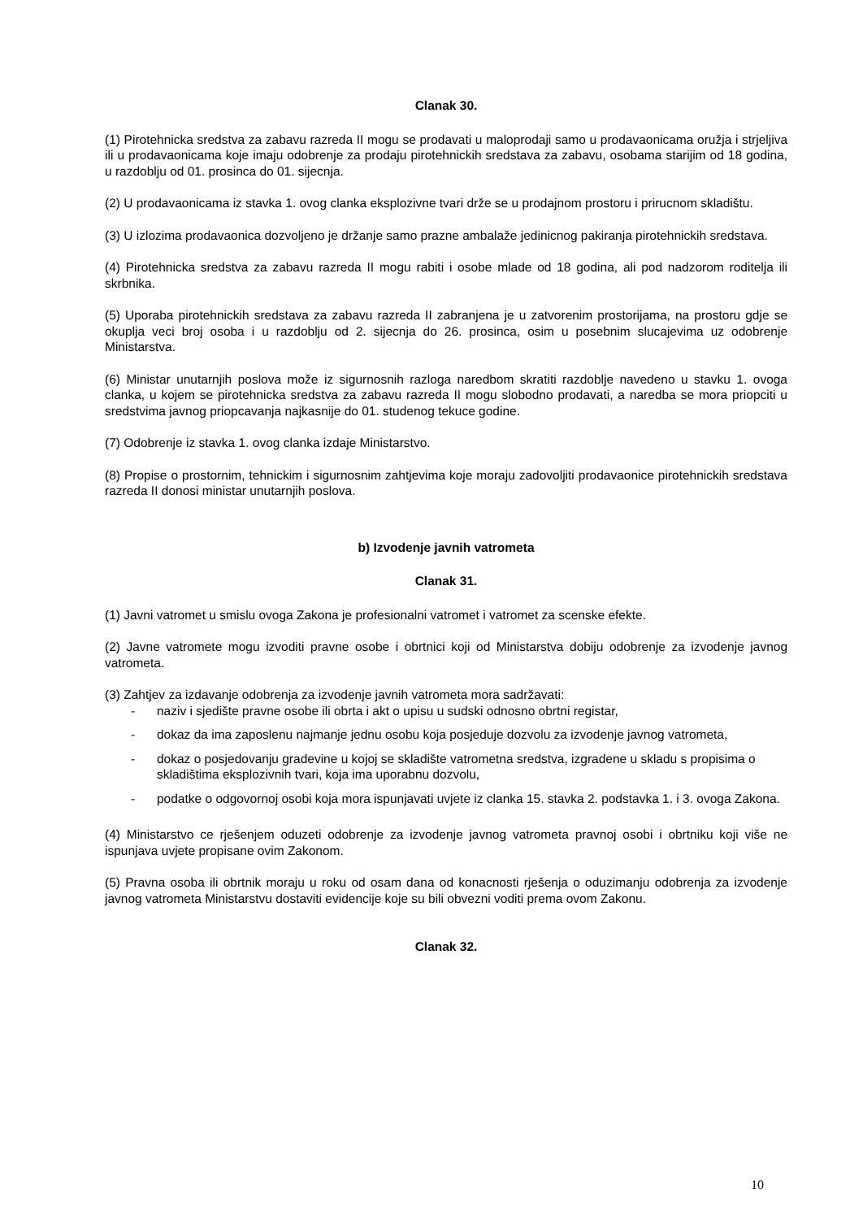Clanak 30.
(1) Pirotehnicka sredstva za zabavu razreda II mogu se prodavati u maloprodaji samo u prodavaonicama oružja i strjeljiva ili u prodavaonicama koje imaju odobrenje za prodaju pirotehnickih sredstava za zabavu, osobama starijim od 18 godina, u razdoblju od 01. prosinca do 01. sijecnja.
(2) U prodavaonicama iz stavka 1. ovog clanka eksplozivne tvari drže se u prodajnom prostoru i prirucnom skladištu.
(3) U izlozima prodavaonica dozvoljeno je držanje samo prazne ambalaže jedinicnog pakiranja pirotehnickih sredstava.
(4) Pirotehnicka sredstva za zabavu razreda II mogu rabiti i osobe mlade od 18 godina, ali pod nadzorom roditelja ili skrbnika.
(5) Uporaba pirotehnickih sredstava za zabavu razreda II zabranjena je u zatvorenim prostorijama, na prostoru gdje se okuplja veci broj osoba i u razdoblju od 2. sijecnja do 26. prosinca, osim u posebnim slucajevima uz odobrenje Ministarstva.
(6) Ministar unutarnjih poslova može iz sigurnosnih razloga naredbom skratiti razdoblje navedeno u stavku 1. ovoga clanka, u kojem se pirotehnicka sredstva za zabavu razreda II mogu slobodno prodavati, a naredba se mora priopciti u sredstvima javnog priopcavanja najkasnije do 01. studenog tekuce godine.
(7) Odobrenje iz stavka 1. ovog clanka izdaje Ministarstvo.
(8) Propise o prostornim, tehnickim i sigurnosnim zahtjevima koje moraju zadovoljiti prodavaonice pirotehnickih sredstava razreda II donosi ministar unutarnjih poslova.
b) Izvodenje javnih vatrometa
Clanak 31.
(1) Javni vatromet u smislu ovoga Zakona je profesionalni vatromet i vatromet za scenske efekte.
(2) Javne vatromete mogu izvoditi pravne osobe i obrtnici koji od Ministarstva dobiju odobrenje za izvodenje javnog vatrometa.
(3) Zahtjev za izdavanje odobrenja za izvodenje javnih vatrometa mora sadržavati:
- naziv i sjedište pravne osobe ili obrta i akt o upisu u sudski odnosno obrtni registar,
- dokaz da ima zaposlenu najmanje jednu osobu koja posjeduje dozvolu za izvodenje javnog vatrometa,
- dokaz o posjedovanju gradevine u kojoj se skladište vatrometna sredstva, izgradene u skladu s propisima o skladištima eksplozivnih tvari, koja ima uporabnu dozvolu,
- podatke o odgovornoj osobi koja mora ispunjavati uvjete iz clanka 15. stavka 2. podstavka 1. i 3. ovoga Zakona.
(4) Ministarstvo ce rješenjem oduzeti odobrenje za izvodenje javnog vatrometa pravnoj osobi i obrtniku koji više ne ispunjava uvjete propisane ovim Zakonom.
(5) Pravna osoba ili obrtnik moraju u roku od osam dana od konacnosti rješenja o oduzimanju odobrenja za izvodenje javnog vatrometa Ministarstvu dostaviti evidencije koje su bili obvezni voditi prema ovom Zakonu.
Clanak 32.
10